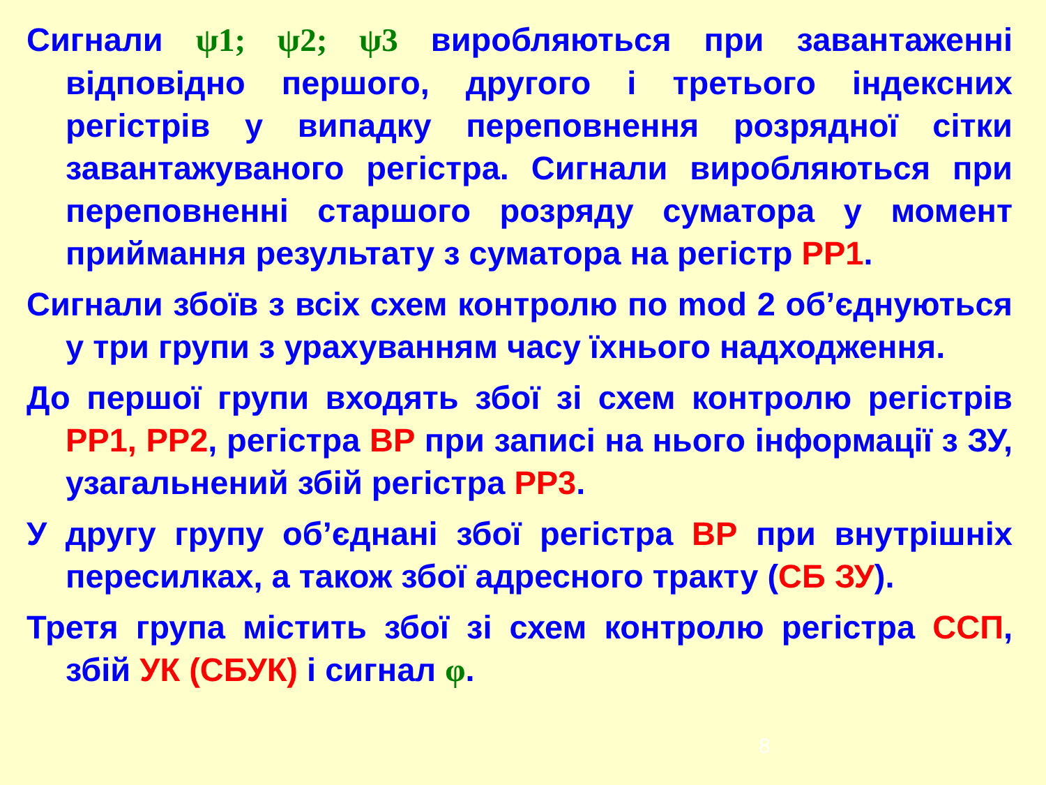Сигнали ψ1; ψ2; ψ3 виробляються при завантаженні відповідно першого, другого і третього індексних регістрів у випадку переповнення розрядної сітки завантажуваного регістра. Сигнали виробляються при переповненні старшого розряду суматора у момент приймання результату з суматора на регістр РР1.
Сигнали збоїв з всіх схем контролю по mod 2 об’єднуються у три групи з урахуванням часу їхнього надходження.
До першої групи входять збої зі схем контролю регістрів РР1, РР2, регістра ВР при записі на нього інформації з ЗУ, узагальнений збій регістра РР3.
У другу групу об’єднані збої регістра ВР при внутрішніх пересилках, а також збої адресного тракту (СБ ЗУ).
Третя група містить збої зі схем контролю регістра ССП, збій УК (СБУК) і сигнал φ.
8